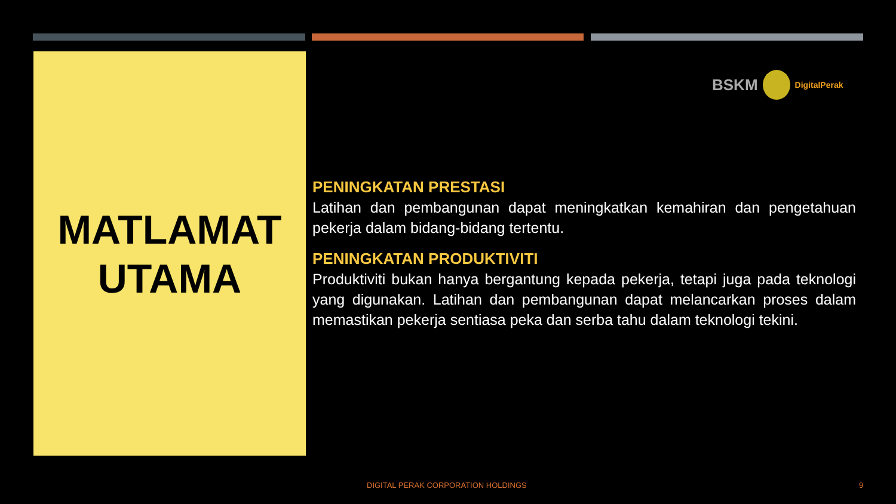MATLAMAT
UTAMA
BSKM DigitalPerak
PENINGKATAN PRESTASI
Latihan dan pembangunan dapat meningkatkan kemahiran dan pengetahuan pekerja dalam bidang-bidang tertentu.
PENINGKATAN PRODUKTIVITI
Produktiviti bukan hanya bergantung kepada pekerja, tetapi juga pada teknologi yang digunakan. Latihan dan pembangunan dapat melancarkan proses dalam memastikan pekerja sentiasa peka dan serba tahu dalam teknologi tekini.
DIGITAL PERAK CORPORATION HOLDINGS 9